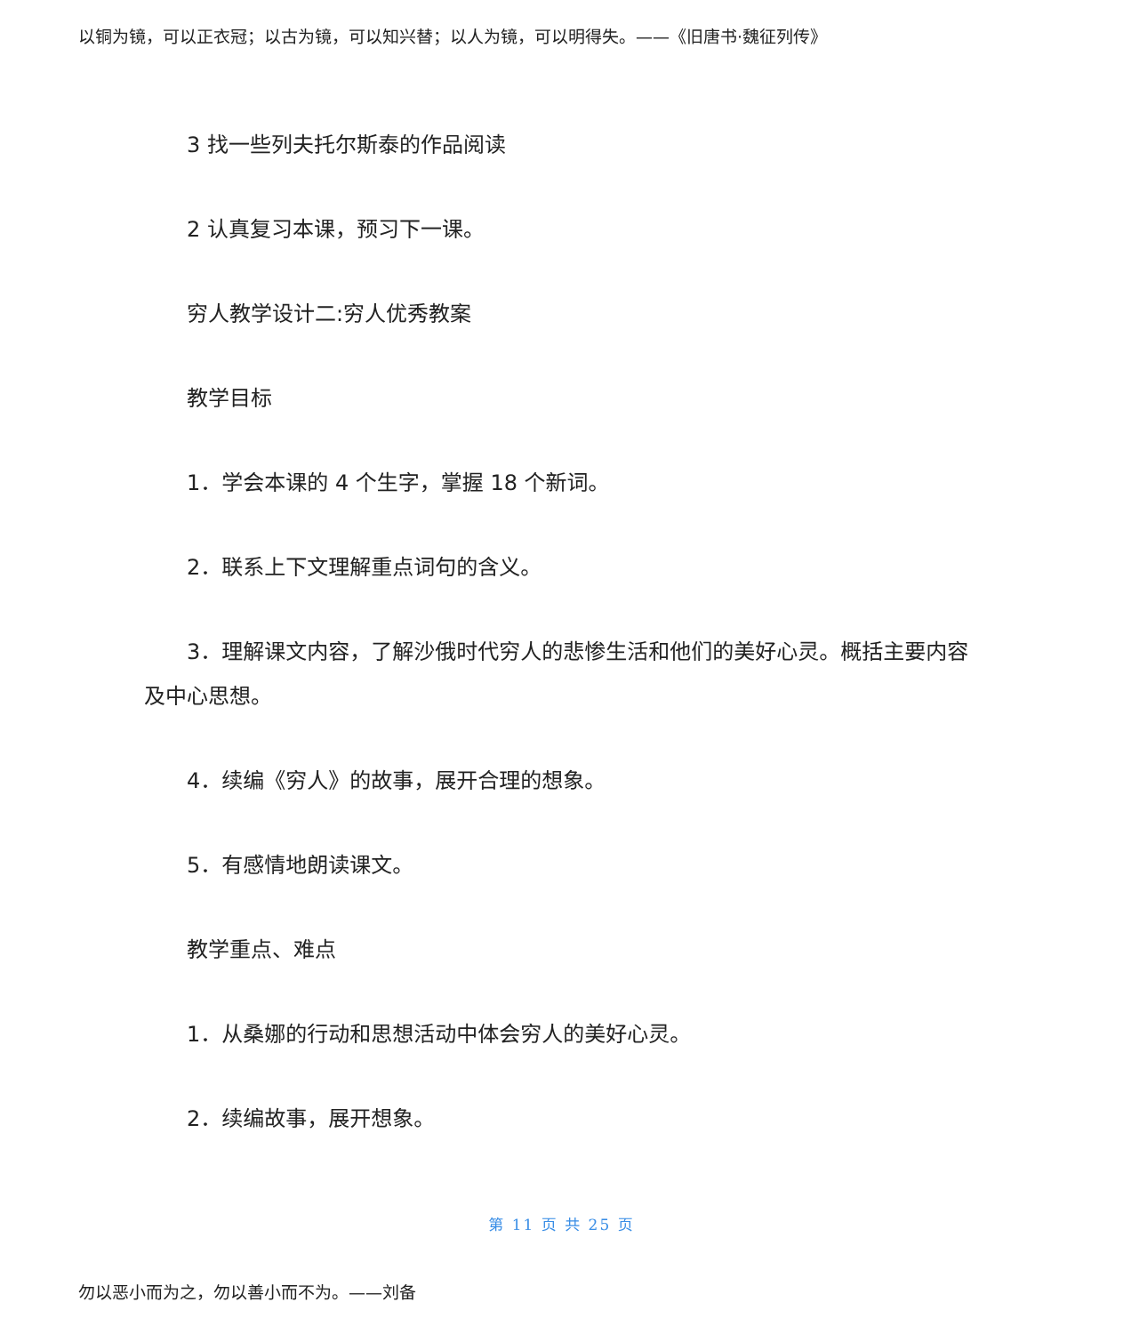以铜为镜，可以正衣冠；以古为镜，可以知兴替；以人为镜，可以明得失。——《旧唐书·魏征列传》
3 找一些列夫托尔斯泰的作品阅读
2 认真复习本课，预习下一课。
穷人教学设计二:穷人优秀教案
教学目标
1．学会本课的 4 个生字，掌握 18 个新词。
2．联系上下文理解重点词句的含义。
3．理解课文内容，了解沙俄时代穷人的悲惨生活和他们的美好心灵。概括主要内容及中心思想。
4．续编《穷人》的故事，展开合理的想象。
5．有感情地朗读课文。
教学重点、难点
1．从桑娜的行动和思想活动中体会穷人的美好心灵。
2．续编故事，展开想象。
第 11 页 共 25 页
勿以恶小而为之，勿以善小而不为。——刘备